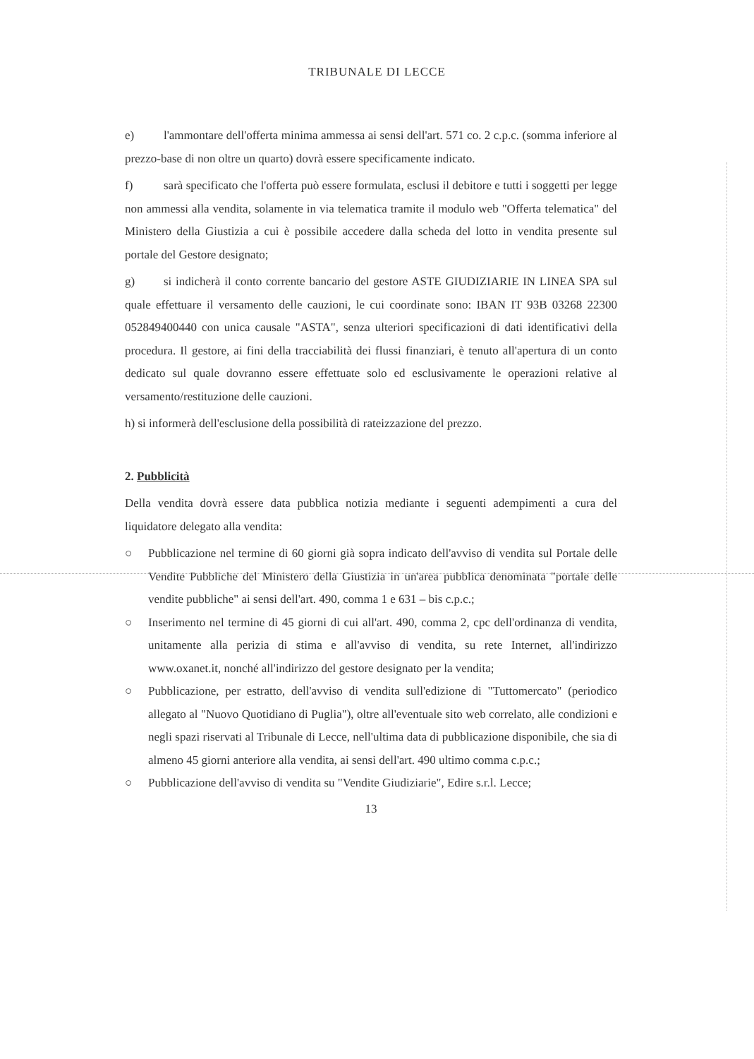TRIBUNALE DI LECCE
e) l'ammontare dell'offerta minima ammessa ai sensi dell'art. 571 co. 2 c.p.c. (somma inferiore al prezzo-base di non oltre un quarto) dovrà essere specificamente indicato.
f) sarà specificato che l'offerta può essere formulata, esclusi il debitore e tutti i soggetti per legge non ammessi alla vendita, solamente in via telematica tramite il modulo web "Offerta telematica" del Ministero della Giustizia a cui è possibile accedere dalla scheda del lotto in vendita presente sul portale del Gestore designato;
g) si indicherà il conto corrente bancario del gestore ASTE GIUDIZIARIE IN LINEA SPA sul quale effettuare il versamento delle cauzioni, le cui coordinate sono: IBAN IT 93B 03268 22300 052849400440 con unica causale "ASTA", senza ulteriori specificazioni di dati identificativi della procedura. Il gestore, ai fini della tracciabilità dei flussi finanziari, è tenuto all'apertura di un conto dedicato sul quale dovranno essere effettuate solo ed esclusivamente le operazioni relative al versamento/restituzione delle cauzioni.
h) si informerà dell'esclusione della possibilità di rateizzazione del prezzo.
2. Pubblicità
Della vendita dovrà essere data pubblica notizia mediante i seguenti adempimenti a cura del liquidatore delegato alla vendita:
○ Pubblicazione nel termine di 60 giorni già sopra indicato dell'avviso di vendita sul Portale delle Vendite Pubbliche del Ministero della Giustizia in un'area pubblica denominata "portale delle vendite pubbliche" ai sensi dell'art. 490, comma 1 e 631 – bis c.p.c.;
○ Inserimento nel termine di 45 giorni di cui all'art. 490, comma 2, cpc dell'ordinanza di vendita, unitamente alla perizia di stima e all'avviso di vendita, su rete Internet, all'indirizzo www.oxanet.it, nonché all'indirizzo del gestore designato per la vendita;
○ Pubblicazione, per estratto, dell'avviso di vendita sull'edizione di "Tuttomercato" (periodico allegato al "Nuovo Quotidiano di Puglia"), oltre all'eventuale sito web correlato, alle condizioni e negli spazi riservati al Tribunale di Lecce, nell'ultima data di pubblicazione disponibile, che sia di almeno 45 giorni anteriore alla vendita, ai sensi dell'art. 490 ultimo comma c.p.c.;
○ Pubblicazione dell'avviso di vendita su "Vendite Giudiziarie", Edire s.r.l. Lecce;
13